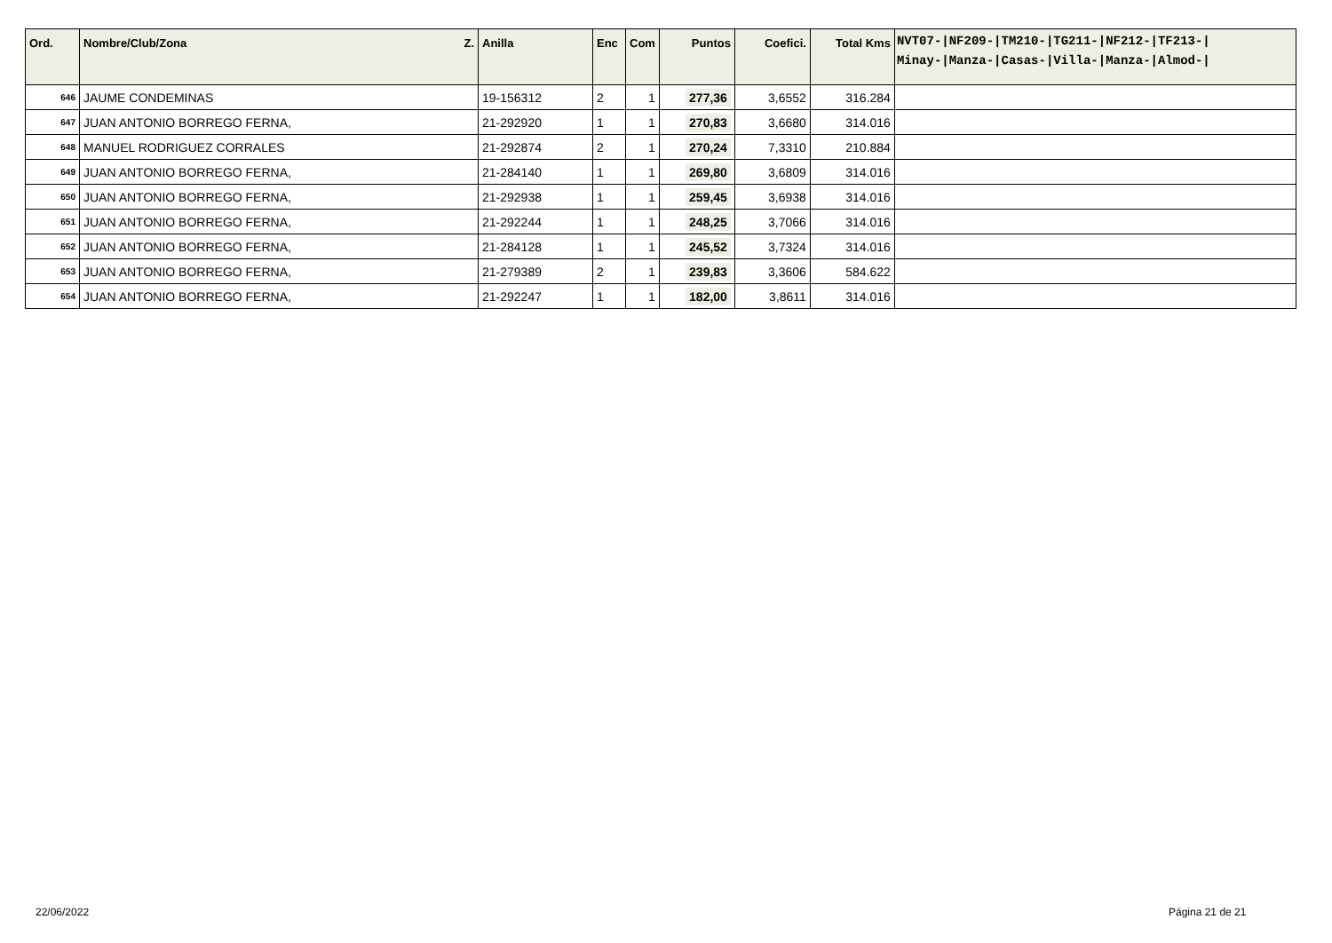| Ord. | Nombre/Club/Zona Z. | Anilla | Enc | Com | Puntos | Coefici. | Total Kms | NVT07-/NF209-/TM210-/TG211-/NF212-/TF213-/ Minay-/Manza-/Casas-/Villa-/Manza-/Almod-/ |
| --- | --- | --- | --- | --- | --- | --- | --- | --- |
| 646 | JAUME CONDEMINAS | 19-156312 | 2 | 1 | 277,36 | 3,6552 | 316.284 | |
| 647 | JUAN ANTONIO BORREGO FERNA, | 21-292920 | 1 | 1 | 270,83 | 3,6680 | 314.016 | |
| 648 | MANUEL RODRIGUEZ CORRALES | 21-292874 | 2 | 1 | 270,24 | 7,3310 | 210.884 | |
| 649 | JUAN ANTONIO BORREGO FERNA, | 21-284140 | 1 | 1 | 269,80 | 3,6809 | 314.016 | |
| 650 | JUAN ANTONIO BORREGO FERNA, | 21-292938 | 1 | 1 | 259,45 | 3,6938 | 314.016 | |
| 651 | JUAN ANTONIO BORREGO FERNA, | 21-292244 | 1 | 1 | 248,25 | 3,7066 | 314.016 | |
| 652 | JUAN ANTONIO BORREGO FERNA, | 21-284128 | 1 | 1 | 245,52 | 3,7324 | 314.016 | |
| 653 | JUAN ANTONIO BORREGO FERNA, | 21-279389 | 2 | 1 | 239,83 | 3,3606 | 584.622 | |
| 654 | JUAN ANTONIO BORREGO FERNA, | 21-292247 | 1 | 1 | 182,00 | 3,8611 | 314.016 | |
22/06/2022 Página 21 de 21